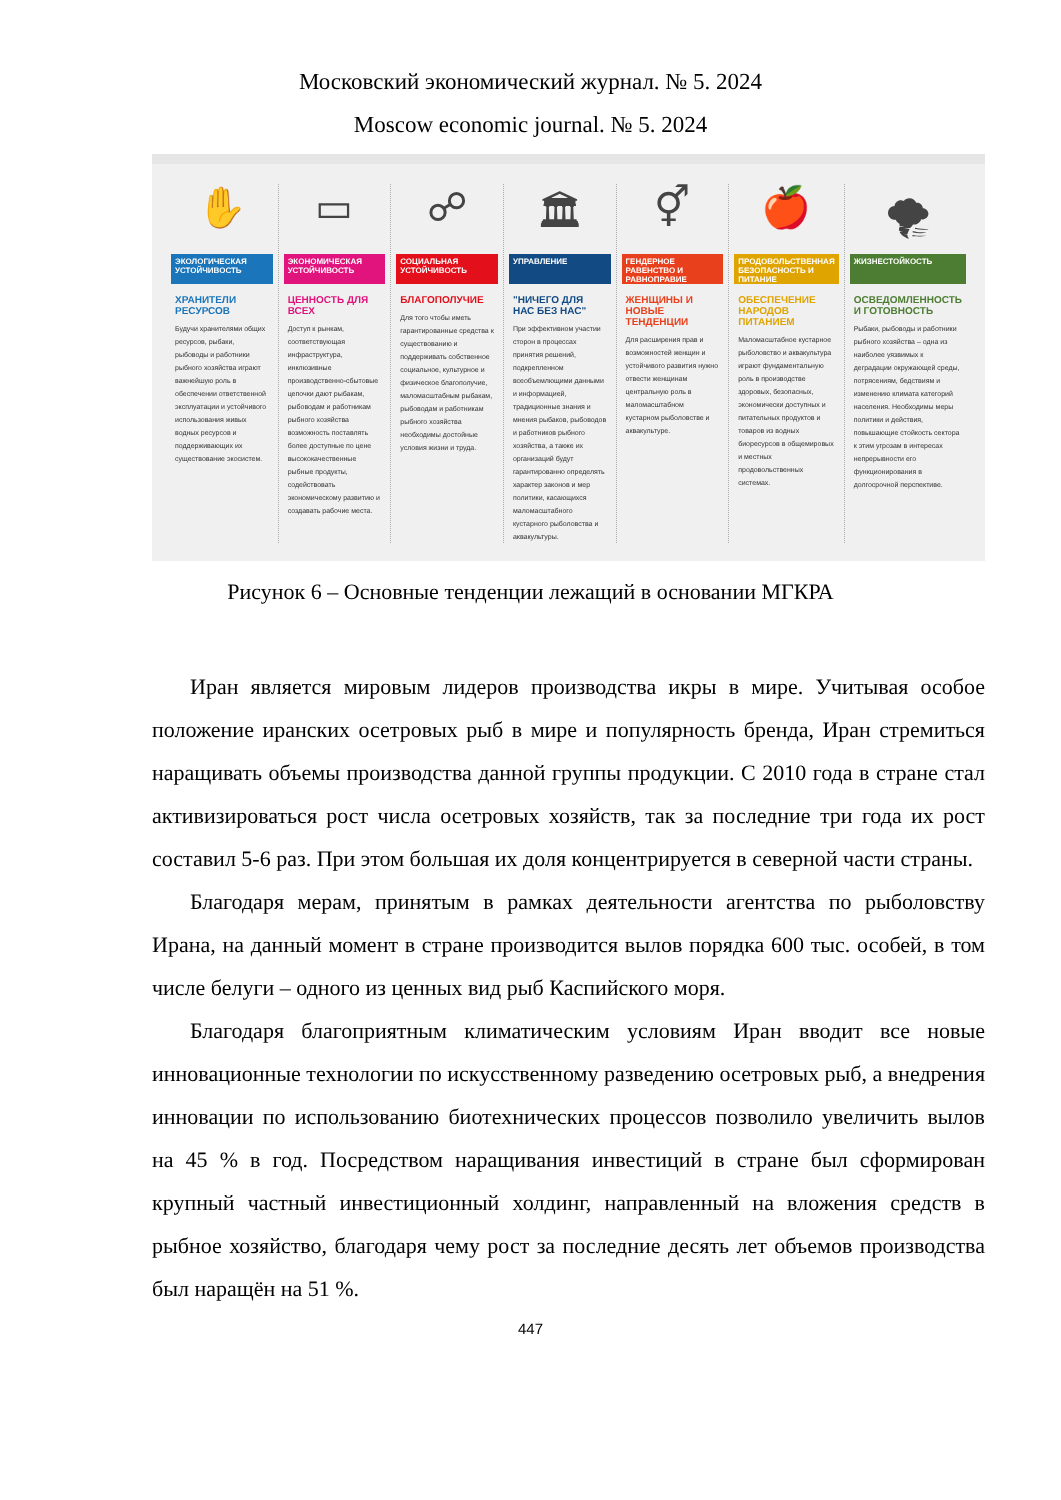Московский экономический журнал. № 5. 2024
Moscow economic journal. № 5. 2024
✋
ЭКОЛОГИЧЕСКАЯ УСТОЙЧИВОСТЬ
ХРАНИТЕЛИ РЕСУРСОВ
Будучи хранителями общих ресурсов, рыбаки, рыбоводы и работники рыбного хозяйства играют важнейшую роль в обеспечении ответственной эксплуатации и устойчивого использования живых водных ресурсов и поддерживающих их существование экосистем.
▭
ЭКОНОМИЧЕСКАЯ УСТОЙЧИВОСТЬ
ЦЕННОСТЬ ДЛЯ ВСЕХ
Доступ к рынкам, соответствующая инфраструктура, инклюзивные производственно-сбытовые цепочки дают рыбакам, рыбоводам и работникам рыбного хозяйства возможность поставлять более доступные по цене высококачественные рыбные продукты, содействовать экономическому развитию и создавать рабочие места.
☍
СОЦИАЛЬНАЯ УСТОЙЧИВОСТЬ
БЛАГОПОЛУЧИЕ
Для того чтобы иметь гарантированные средства к существованию и поддерживать собственное социальное, культурное и физическое благополучие, маломасштабным рыбакам, рыбоводам и работникам рыбного хозяйства необходимы достойные условия жизни и труда.
🏛
УПРАВЛЕНИЕ
"НИЧЕГО ДЛЯ НАС БЕЗ НАС"
При эффективном участии сторон в процессах принятия решений, подкрепленном всеобъемлющими данными и информацией, традиционные знания и мнения рыбаков, рыбоводов и работников рыбного хозяйства, а также их организаций будут гарантированно определять характер законов и мер политики, касающихся маломасштабного кустарного рыболовства и аквакультуры.
⚥
ГЕНДЕРНОЕ РАВЕНСТВО И РАВНОПРАВИЕ
ЖЕНЩИНЫ И НОВЫЕ ТЕНДЕНЦИИ
Для расширения прав и возможностей женщин и устойчивого развития нужно отвести женщинам центральную роль в маломасштабном кустарном рыболовстве и аквакультуре.
🍎
ПРОДОВОЛЬСТВЕННАЯ БЕЗОПАСНОСТЬ И ПИТАНИЕ
ОБЕСПЕЧЕНИЕ НАРОДОВ ПИТАНИЕМ
Маломасштабное кустарное рыболовство и аквакультура играют фундаментальную роль в производстве здоровых, безопасных, экономически доступных и питательных продуктов и товаров из водных биоресурсов в общемировых и местных продовольственных системах.
🌪
ЖИЗНЕСТОЙКОСТЬ
ОСВЕДОМЛЕННОСТЬ И ГОТОВНОСТЬ
Рыбаки, рыбоводы и работники рыбного хозяйства – одна из наиболее уязвимых к деградации окружающей среды, потрясениям, бедствиям и изменению климата категорий населения. Необходимы меры политики и действия, повышающие стойкость сектора к этим угрозам в интересах непрерывности его функционирования в долгосрочной перспективе.
Рисунок 6 – Основные тенденции лежащий в основании МГКРА
Иран является мировым лидеров производства икры в мире. Учитывая особое положение иранских осетровых рыб в мире и популярность бренда, Иран стремиться наращивать объемы производства данной группы продукции. С 2010 года в стране стал активизироваться рост числа осетровых хозяйств, так за последние три года их рост составил 5-6 раз. При этом большая их доля концентрируется в северной части страны.
Благодаря мерам, принятым в рамках деятельности агентства по рыболовству Ирана, на данный момент в стране производится вылов порядка 600 тыс. особей, в том числе белуги – одного из ценных вид рыб Каспийского моря.
Благодаря благоприятным климатическим условиям Иран вводит все новые инновационные технологии по искусственному разведению осетровых рыб, а внедрения инновации по использованию биотехнических процессов позволило увеличить вылов на 45 % в год. Посредством наращивания инвестиций в стране был сформирован крупный частный инвестиционный холдинг, направленный на вложения средств в рыбное хозяйство, благодаря чему рост за последние десять лет объемов производства был наращён на 51 %.
447